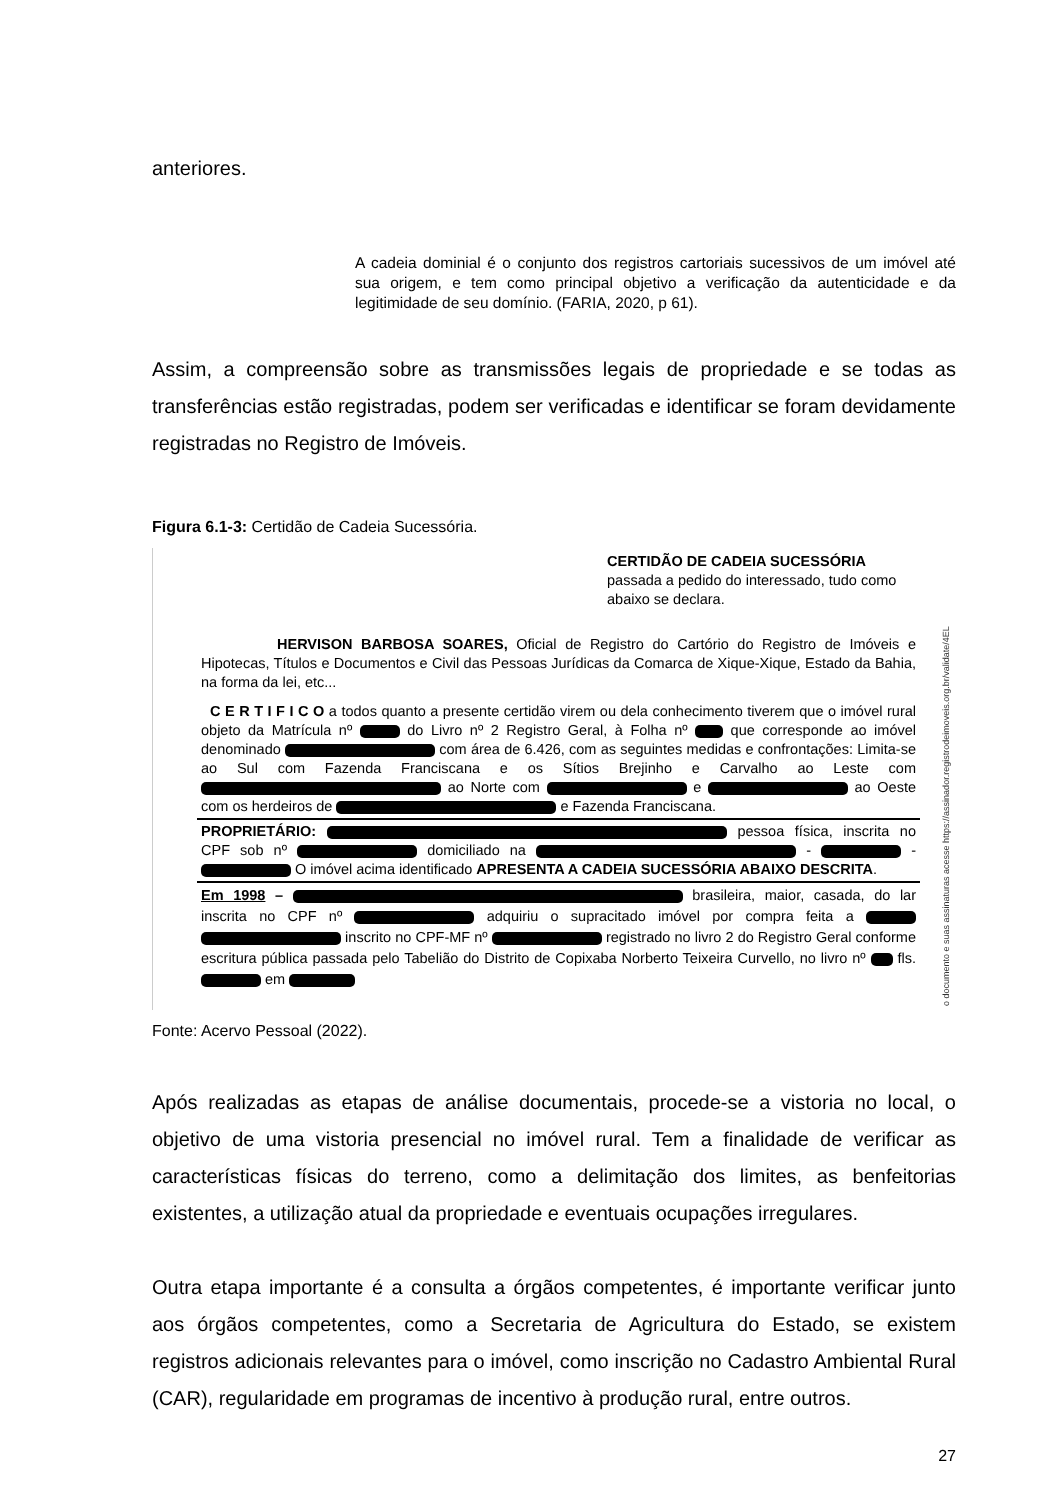anteriores.
A cadeia dominial é o conjunto dos registros cartoriais sucessivos de um imóvel até sua origem, e tem como principal objetivo a verificação da autenticidade e da legitimidade de seu domínio. (FARIA, 2020, p 61).
Assim, a compreensão sobre as transmissões legais de propriedade e se todas as transferências estão registradas, podem ser verificadas e identificar se foram devidamente registradas no Registro de Imóveis.
Figura 6.1-3: Certidão de Cadeia Sucessória.
CERTIDÃO DE CADEIA SUCESSÓRIA
passada a pedido do interessado, tudo como abaixo se declara.
HERVISON BARBOSA SOARES, Oficial de Registro do Cartório do Registro de Imóveis e Hipotecas, Títulos e Documentos e Civil das Pessoas Jurídicas da Comarca de Xique-Xique, Estado da Bahia, na forma da lei, etc...
C E R T I F I C O a todos quanto a presente certidão virem ou dela conhecimento tiverem que o imóvel rural objeto da Matrícula nº do Livro nº 2 Registro Geral, à Folha nº que corresponde ao imóvel denominado com área de 6.426, com as seguintes medidas e confrontações: Limita-se ao Sul com Fazenda Franciscana e os Sítios Brejinho e Carvalho ao Leste com ao Norte com e ao Oeste com os herdeiros de e Fazenda Franciscana.
PROPRIETÁRIO: pessoa física, inscrita no CPF sob nº domiciliado na - - O imóvel acima identificado APRESENTA A CADEIA SUCESSÓRIA ABAIXO DESCRITA.
Em 1998 – brasileira, maior, casada, do lar inscrita no CPF nº adquiriu o supracitado imóvel por compra feita a inscrito no CPF-MF nº registrado no livro 2 do Registro Geral conforme escritura pública passada pelo Tabelião do Distrito de Copixaba Norberto Teixeira Curvello, no livro nº fls. em
o documento e suas assinaturas acesse https://assinador.registrodeimoveis.org.br/validate/4EL
Fonte: Acervo Pessoal (2022).
Após realizadas as etapas de análise documentais, procede-se a vistoria no local, o objetivo de uma vistoria presencial no imóvel rural. Tem a finalidade de verificar as características físicas do terreno, como a delimitação dos limites, as benfeitorias existentes, a utilização atual da propriedade e eventuais ocupações irregulares.
Outra etapa importante é a consulta a órgãos competentes, é importante verificar junto aos órgãos competentes, como a Secretaria de Agricultura do Estado, se existem registros adicionais relevantes para o imóvel, como inscrição no Cadastro Ambiental Rural (CAR), regularidade em programas de incentivo à produção rural, entre outros.
27